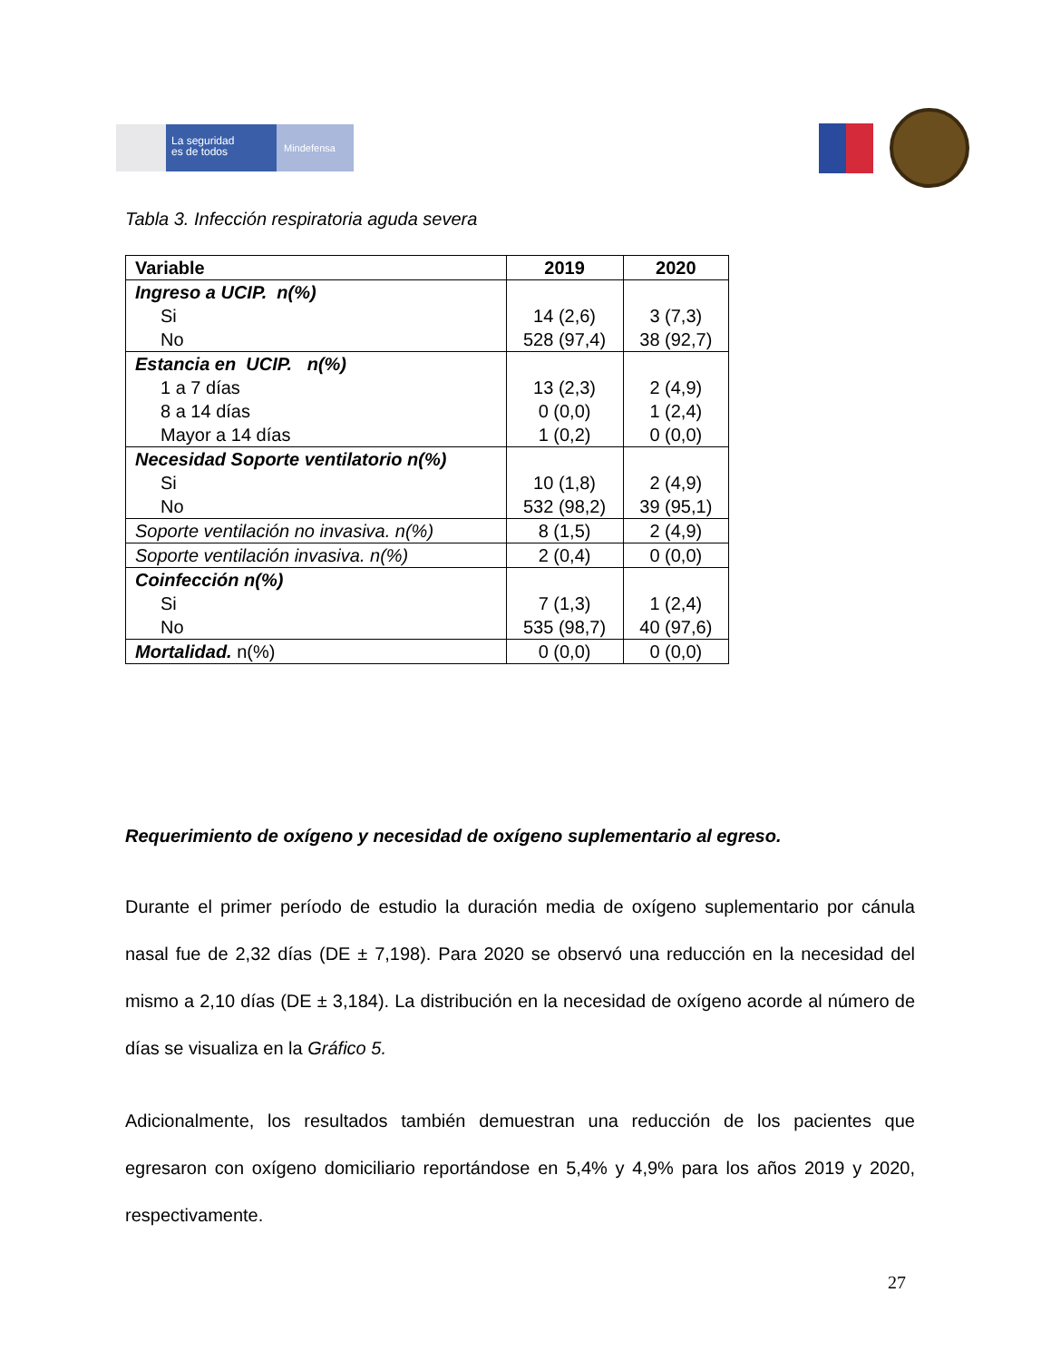La seguridad
es de todos
Mindefensa
Tabla 3. Infección respiratoria aguda severa
| Variable | 2019 | 2020 |
| --- | --- | --- |
| Ingreso a UCIP. n(%) Si No | 14 (2,6) 528 (97,4) | 3 (7,3) 38 (92,7) |
| Estancia en UCIP. n(%) 1 a 7 días 8 a 14 días Mayor a 14 días | 13 (2,3) 0 (0,0) 1 (0,2) | 2 (4,9) 1 (2,4) 0 (0,0) |
| Necesidad Soporte ventilatorio n(%) Si No | 10 (1,8) 532 (98,2) | 2 (4,9) 39 (95,1) |
| Soporte ventilación no invasiva. n(%) | 8 (1,5) | 2 (4,9) |
| Soporte ventilación invasiva. n(%) | 2 (0,4) | 0 (0,0) |
| Coinfección n(%) Si No | 7 (1,3) 535 (98,7) | 1 (2,4) 40 (97,6) |
| Mortalidad. n(%) | 0 (0,0) | 0 (0,0) |
Requerimiento de oxígeno y necesidad de oxígeno suplementario al egreso.
Durante el primer período de estudio la duración media de oxígeno suplementario por cánula nasal fue de 2,32 días (DE ± 7,198). Para 2020 se observó una reducción en la necesidad del mismo a 2,10 días (DE ± 3,184). La distribución en la necesidad de oxígeno acorde al número de días se visualiza en la Gráfico 5.
Adicionalmente, los resultados también demuestran una reducción de los pacientes que egresaron con oxígeno domiciliario reportándose en 5,4% y 4,9% para los años 2019 y 2020, respectivamente.
27